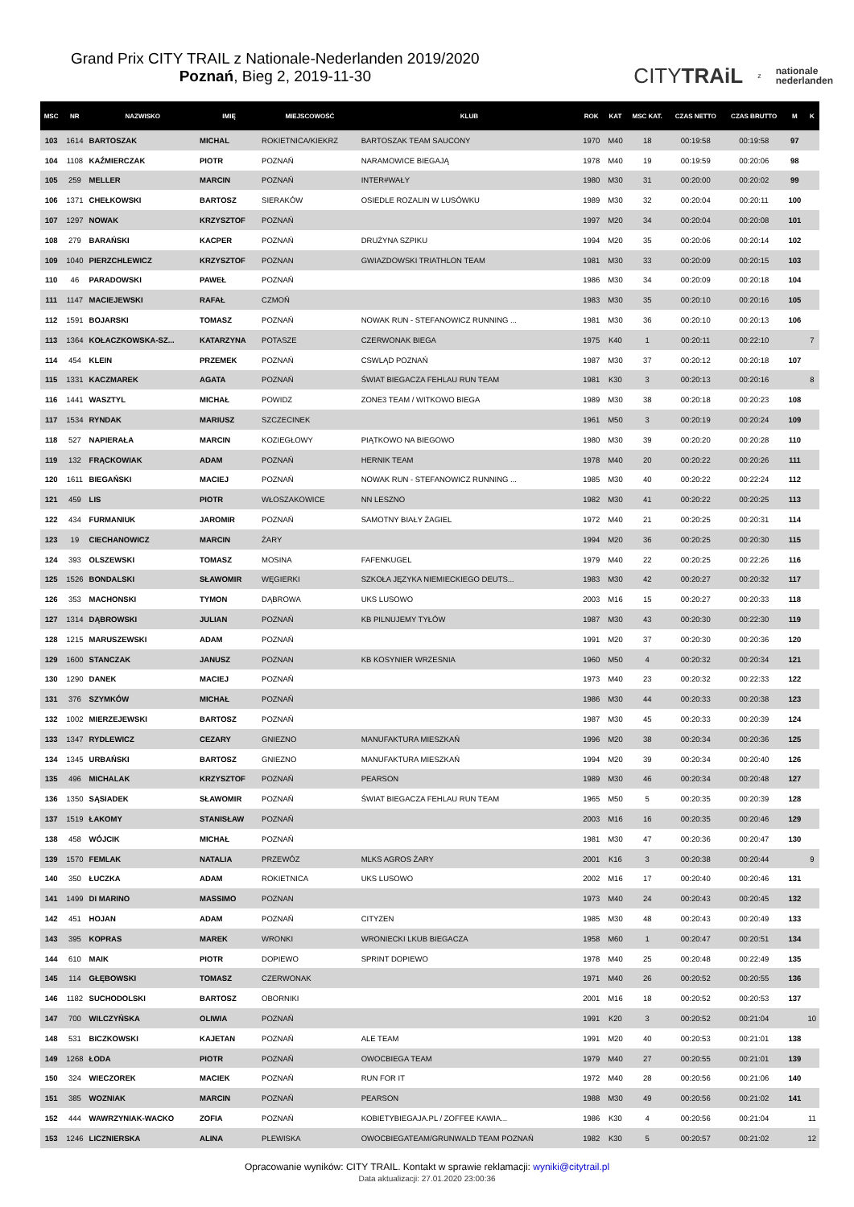Grand Prix CITY TRAIL z Nationale-Nederlanden 2019/2020
Poznań, Bieg 2, 2019-11-30
CITYTRAiL z nationale
nederlanden
| MSC | NR | NAZWISKO | IMIĘ | MIEJSCOWOŚĆ | KLUB | ROK | KAT | MSC KAT. | CZAS NETTO | CZAS BRUTTO | M | K |
| --- | --- | --- | --- | --- | --- | --- | --- | --- | --- | --- | --- | --- |
| 103 | 1614 | BARTOSZAK | MICHAL | ROKIETNICA/KIEKRZ | BARTOSZAK TEAM SAUCONY | 1970 | M40 | 18 | 00:19:58 | 00:19:58 | 97 | |
| 104 | 1108 | KAŹMIERCZAK | PIOTR | POZNAŃ | NARAMOWICE BIEGAJĄ | 1978 | M40 | 19 | 00:19:59 | 00:20:06 | 98 | |
| 105 | 259 | MELLER | MARCIN | POZNAŃ | INTER#WAŁY | 1980 | M30 | 31 | 00:20:00 | 00:20:02 | 99 | |
| 106 | 1371 | CHEŁKOWSKI | BARTOSZ | SIERAKÓW | OSIEDLE ROZALIN W LUSÓWKU | 1989 | M30 | 32 | 00:20:04 | 00:20:11 | 100 | |
| 107 | 1297 | NOWAK | KRZYSZTOF | POZNAŃ | | 1997 | M20 | 34 | 00:20:04 | 00:20:08 | 101 | |
| 108 | 279 | BARAŃSKI | KACPER | POZNAŃ | DRUŻYNA SZPIKU | 1994 | M20 | 35 | 00:20:06 | 00:20:14 | 102 | |
| 109 | 1040 | PIERZCHLEWICZ | KRZYSZTOF | POZNAN | GWIAZDOWSKI TRIATHLON TEAM | 1981 | M30 | 33 | 00:20:09 | 00:20:15 | 103 | |
| 110 | 46 | PARADOWSKI | PAWEŁ | POZNAŃ | | 1986 | M30 | 34 | 00:20:09 | 00:20:18 | 104 | |
| 111 | 1147 | MACIEJEWSKI | RAFAŁ | CZMOŃ | | 1983 | M30 | 35 | 00:20:10 | 00:20:16 | 105 | |
| 112 | 1591 | BOJARSKI | TOMASZ | POZNAŃ | NOWAK RUN - STEFANOWICZ RUNNING ... | 1981 | M30 | 36 | 00:20:10 | 00:20:13 | 106 | |
| 113 | 1364 | KOŁACZKOWSKA-SZ... | KATARZYNA | POTASZE | CZERWONAK BIEGA | 1975 | K40 | 1 | 00:20:11 | 00:22:10 | | 7 |
| 114 | 454 | KLEIN | PRZEMEK | POZNAŃ | CSWLĄD POZNAŃ | 1987 | M30 | 37 | 00:20:12 | 00:20:18 | 107 | |
| 115 | 1331 | KACZMAREK | AGATA | POZNAŃ | ŚWIAT BIEGACZA FEHLAU RUN TEAM | 1981 | K30 | 3 | 00:20:13 | 00:20:16 | | 8 |
| 116 | 1441 | WASZTYL | MICHAŁ | POWIDZ | ZONE3 TEAM / WITKOWO BIEGA | 1989 | M30 | 38 | 00:20:18 | 00:20:23 | 108 | |
| 117 | 1534 | RYNDAK | MARIUSZ | SZCZECINEK | | 1961 | M50 | 3 | 00:20:19 | 00:20:24 | 109 | |
| 118 | 527 | NAPIERAŁA | MARCIN | KOZIEGŁOWY | PIĄTKOWO NA BIEGOWO | 1980 | M30 | 39 | 00:20:20 | 00:20:28 | 110 | |
| 119 | 132 | FRĄCKOWIAK | ADAM | POZNAŃ | HERNIK TEAM | 1978 | M40 | 20 | 00:20:22 | 00:20:26 | 111 | |
| 120 | 1611 | BIEGAŃSKI | MACIEJ | POZNAŃ | NOWAK RUN - STEFANOWICZ RUNNING ... | 1985 | M30 | 40 | 00:20:22 | 00:22:24 | 112 | |
| 121 | 459 | LIS | PIOTR | WŁOSZAKOWICE | NN LESZNO | 1982 | M30 | 41 | 00:20:22 | 00:20:25 | 113 | |
| 122 | 434 | FURMANIUK | JAROMIR | POZNAŃ | SAMOTNY BIAŁY ŻAGIEL | 1972 | M40 | 21 | 00:20:25 | 00:20:31 | 114 | |
| 123 | 19 | CIECHANOWICZ | MARCIN | ŻARY | | 1994 | M20 | 36 | 00:20:25 | 00:20:30 | 115 | |
| 124 | 393 | OLSZEWSKI | TOMASZ | MOSINA | FAFENKUGEL | 1979 | M40 | 22 | 00:20:25 | 00:22:26 | 116 | |
| 125 | 1526 | BONDALSKI | SŁAWOMIR | WĘGIERKI | SZKOŁA JĘZYKA NIEMIECKIEGO DEUTS... | 1983 | M30 | 42 | 00:20:27 | 00:20:32 | 117 | |
| 126 | 353 | MACHONSKI | TYMON | DĄBROWA | UKS LUSOWO | 2003 | M16 | 15 | 00:20:27 | 00:20:33 | 118 | |
| 127 | 1314 | DĄBROWSKI | JULIAN | POZNAŃ | KB PILNUJEMY TYŁÓW | 1987 | M30 | 43 | 00:20:30 | 00:22:30 | 119 | |
| 128 | 1215 | MARUSZEWSKI | ADAM | POZNAŃ | | 1991 | M20 | 37 | 00:20:30 | 00:20:36 | 120 | |
| 129 | 1600 | STANCZAK | JANUSZ | POZNAN | KB KOSYNIER WRZESNIA | 1960 | M50 | 4 | 00:20:32 | 00:20:34 | 121 | |
| 130 | 1290 | DANEK | MACIEJ | POZNAŃ | | 1973 | M40 | 23 | 00:20:32 | 00:22:33 | 122 | |
| 131 | 376 | SZYMKÓW | MICHAŁ | POZNAŃ | | 1986 | M30 | 44 | 00:20:33 | 00:20:38 | 123 | |
| 132 | 1002 | MIERZEJEWSKI | BARTOSZ | POZNAŃ | | 1987 | M30 | 45 | 00:20:33 | 00:20:39 | 124 | |
| 133 | 1347 | RYDLEWICZ | CEZARY | GNIEZNO | MANUFAKTURA MIESZKAŃ | 1996 | M20 | 38 | 00:20:34 | 00:20:36 | 125 | |
| 134 | 1345 | URBAŃSKI | BARTOSZ | GNIEZNO | MANUFAKTURA MIESZKAŃ | 1994 | M20 | 39 | 00:20:34 | 00:20:40 | 126 | |
| 135 | 496 | MICHALAK | KRZYSZTOF | POZNAŃ | PEARSON | 1989 | M30 | 46 | 00:20:34 | 00:20:48 | 127 | |
| 136 | 1350 | SĄSIADEK | SŁAWOMIR | POZNAŃ | ŚWIAT BIEGACZA FEHLAU RUN TEAM | 1965 | M50 | 5 | 00:20:35 | 00:20:39 | 128 | |
| 137 | 1519 | ŁAKOMY | STANISŁAW | POZNAŃ | | 2003 | M16 | 16 | 00:20:35 | 00:20:46 | 129 | |
| 138 | 458 | WÓJCIK | MICHAŁ | POZNAŃ | | 1981 | M30 | 47 | 00:20:36 | 00:20:47 | 130 | |
| 139 | 1570 | FEMLAK | NATALIA | PRZEWÓZ | MLKS AGROS ŻARY | 2001 | K16 | 3 | 00:20:38 | 00:20:44 | | 9 |
| 140 | 350 | ŁUCZKA | ADAM | ROKIETNICA | UKS LUSOWO | 2002 | M16 | 17 | 00:20:40 | 00:20:46 | 131 | |
| 141 | 1499 | DI MARINO | MASSIMO | POZNAN | | 1973 | M40 | 24 | 00:20:43 | 00:20:45 | 132 | |
| 142 | 451 | HOJAN | ADAM | POZNAŃ | CITYZEN | 1985 | M30 | 48 | 00:20:43 | 00:20:49 | 133 | |
| 143 | 395 | KOPRAS | MAREK | WRONKI | WRONIECKI LKUB BIEGACZA | 1958 | M60 | 1 | 00:20:47 | 00:20:51 | 134 | |
| 144 | 610 | MAIK | PIOTR | DOPIEWO | SPRINT DOPIEWO | 1978 | M40 | 25 | 00:20:48 | 00:22:49 | 135 | |
| 145 | 114 | GŁĘBOWSKI | TOMASZ | CZERWONAK | | 1971 | M40 | 26 | 00:20:52 | 00:20:55 | 136 | |
| 146 | 1182 | SUCHODOLSKI | BARTOSZ | OBORNIKI | | 2001 | M16 | 18 | 00:20:52 | 00:20:53 | 137 | |
| 147 | 700 | WILCZYŃSKA | OLIWIA | POZNAŃ | | 1991 | K20 | 3 | 00:20:52 | 00:21:04 | | 10 |
| 148 | 531 | BICZKOWSKI | KAJETAN | POZNAŃ | ALE TEAM | 1991 | M20 | 40 | 00:20:53 | 00:21:01 | 138 | |
| 149 | 1268 | ŁODA | PIOTR | POZNAŃ | OWOCBIEGA TEAM | 1979 | M40 | 27 | 00:20:55 | 00:21:01 | 139 | |
| 150 | 324 | WIECZOREK | MACIEK | POZNAŃ | RUN FOR IT | 1972 | M40 | 28 | 00:20:56 | 00:21:06 | 140 | |
| 151 | 385 | WOZNIAK | MARCIN | POZNAŃ | PEARSON | 1988 | M30 | 49 | 00:20:56 | 00:21:02 | 141 | |
| 152 | 444 | WAWRZYNIAK-WACKO | ZOFIA | POZNAŃ | KOBIETYBIEGAJA.PL / ZOFFEE KAWIA... | 1986 | K30 | 4 | 00:20:56 | 00:21:04 | | 11 |
| 153 | 1246 | LICZNIERSKA | ALINA | PLEWISKA | OWOCBIEGATEAM/GRUNWALD TEAM POZNAŃ | 1982 | K30 | 5 | 00:20:57 | 00:21:02 | | 12 |
Opracowanie wyników: CITY TRAIL. Kontakt w sprawie reklamacji: wyniki@citytrail.pl
Data aktualizacji: 27.01.2020 23:00:36